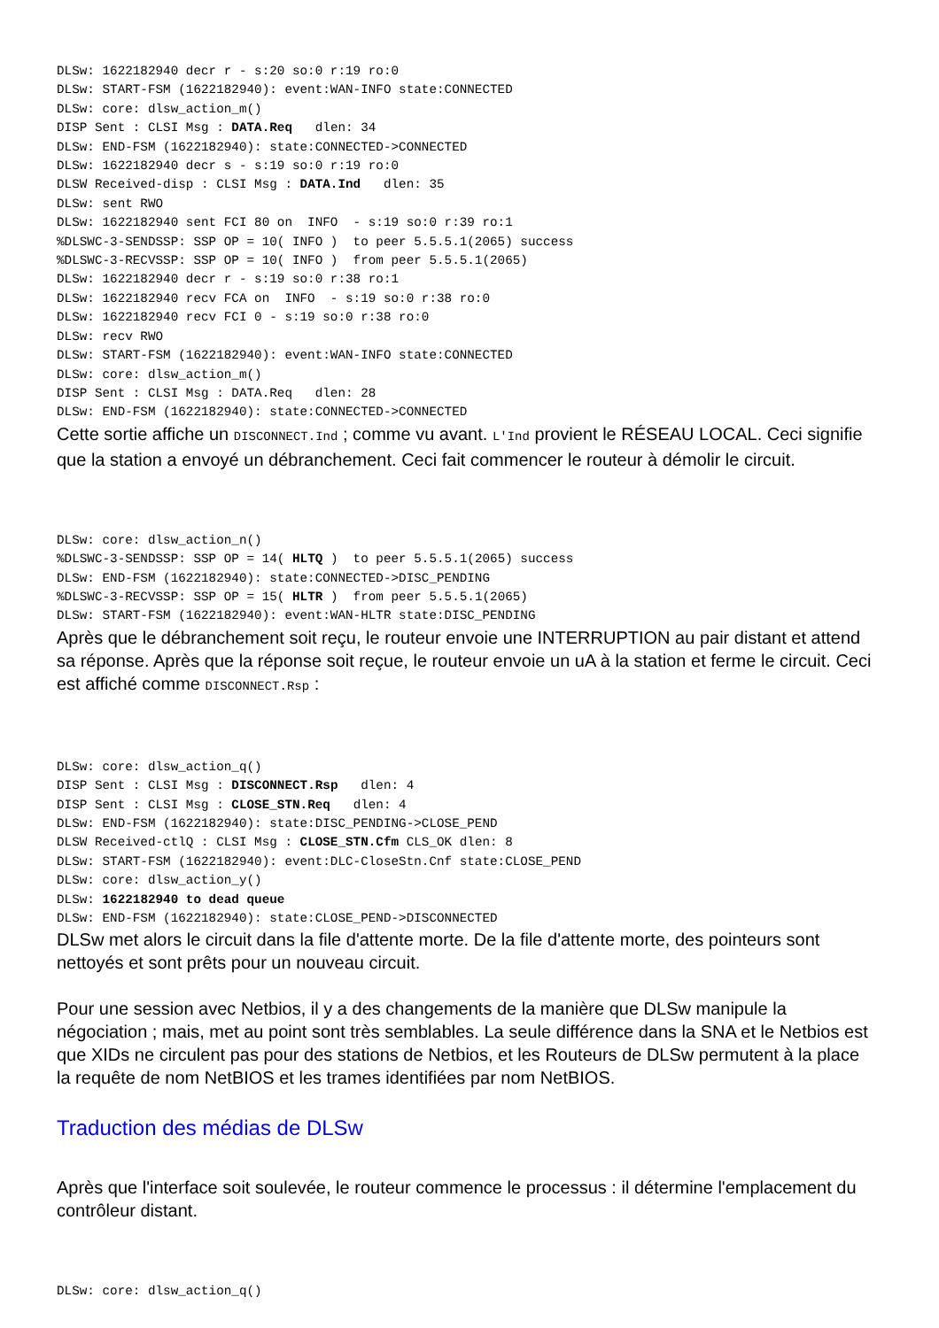DLSw: 1622182940 decr r - s:20 so:0 r:19 ro:0
DLSw: START-FSM (1622182940): event:WAN-INFO state:CONNECTED
DLSw: core: dlsw_action_m()
DISP Sent : CLSI Msg : DATA.Req   dlen: 34
DLSw: END-FSM (1622182940): state:CONNECTED->CONNECTED
DLSw: 1622182940 decr s - s:19 so:0 r:19 ro:0
DLSW Received-disp : CLSI Msg : DATA.Ind   dlen: 35
DLSw: sent RWO
DLSw: 1622182940 sent FCI 80 on  INFO  - s:19 so:0 r:39 ro:1
%DLSWC-3-SENDSSP: SSP OP = 10( INFO )  to peer 5.5.5.1(2065) success
%DLSWC-3-RECVSSP: SSP OP = 10( INFO )  from peer 5.5.5.1(2065)
DLSw: 1622182940 decr r - s:19 so:0 r:38 ro:1
DLSw: 1622182940 recv FCA on  INFO  - s:19 so:0 r:38 ro:0
DLSw: 1622182940 recv FCI 0 - s:19 so:0 r:38 ro:0
DLSw: recv RWO
DLSw: START-FSM (1622182940): event:WAN-INFO state:CONNECTED
DLSw: core: dlsw_action_m()
DISP Sent : CLSI Msg : DATA.Req   dlen: 28
DLSw: END-FSM (1622182940): state:CONNECTED->CONNECTED
Cette sortie affiche un DISCONNECT.Ind ; comme vu avant. L'Ind provient le RÉSEAU LOCAL. Ceci signifie que la station a envoyé un débranchement. Ceci fait commencer le routeur à démolir le circuit.
DLSw: core: dlsw_action_n()
%DLSWC-3-SENDSSP: SSP OP = 14( HLTQ )  to peer 5.5.5.1(2065) success
DLSw: END-FSM (1622182940): state:CONNECTED->DISC_PENDING
%DLSWC-3-RECVSSP: SSP OP = 15( HLTR )  from peer 5.5.5.1(2065)
DLSw: START-FSM (1622182940): event:WAN-HLTR state:DISC_PENDING
Après que le débranchement soit reçu, le routeur envoie une INTERRUPTION au pair distant et attend sa réponse. Après que la réponse soit reçue, le routeur envoie un uA à la station et ferme le circuit. Ceci est affiché comme DISCONNECT.Rsp :
DLSw: core: dlsw_action_q()
DISP Sent : CLSI Msg : DISCONNECT.Rsp   dlen: 4
DISP Sent : CLSI Msg : CLOSE_STN.Req   dlen: 4
DLSw: END-FSM (1622182940): state:DISC_PENDING->CLOSE_PEND
DLSW Received-ctlQ : CLSI Msg : CLOSE_STN.Cfm CLS_OK dlen: 8
DLSw: START-FSM (1622182940): event:DLC-CloseStn.Cnf state:CLOSE_PEND
DLSw: core: dlsw_action_y()
DLSw: 1622182940 to dead queue
DLSw: END-FSM (1622182940): state:CLOSE_PEND->DISCONNECTED
DLSw met alors le circuit dans la file d'attente morte. De la file d'attente morte, des pointeurs sont nettoyés et sont prêts pour un nouveau circuit.
Pour une session avec Netbios, il y a des changements de la manière que DLSw manipule la négociation ; mais, met au point sont très semblables. La seule différence dans la SNA et le Netbios est que XIDs ne circulent pas pour des stations de Netbios, et les Routeurs de DLSw permutent à la place la requête de nom NetBIOS et les trames identifiées par nom NetBIOS.
Traduction des médias de DLSw
Après que l'interface soit soulevée, le routeur commence le processus : il détermine l'emplacement du contrôleur distant.
DLSw: core: dlsw_action_q()